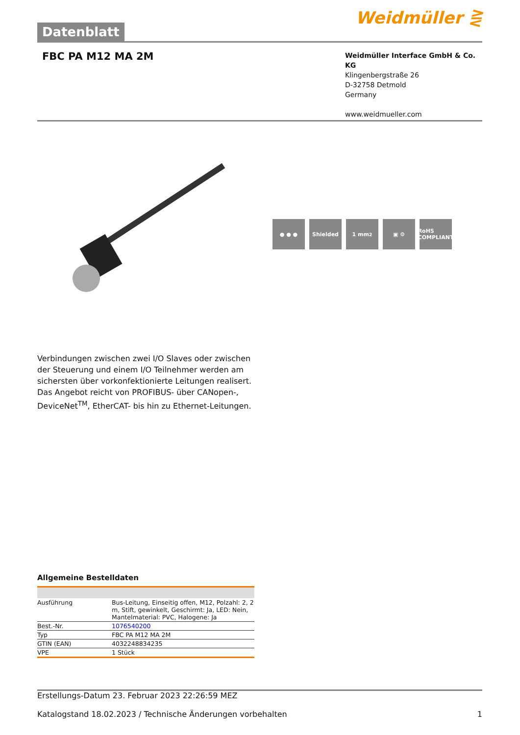Datenblatt
Weidmüller ⋛
FBC PA M12 MA 2M
Weidmüller Interface GmbH & Co. KG
Klingenbergstraße 26
D-32758 Detmold
Germany
www.weidmueller.com
● ● ● Shielded 1 mm<sup>2</sup> ▣ ⚙ RoHS COMPLIANT
Verbindungen zwischen zwei I/O Slaves oder zwischen der Steuerung und einem I/O Teilnehmer werden am sichersten über vorkonfektionierte Leitungen realisert. Das Angebot reicht von PROFIBUS- über CANopen-, DeviceNet<sup>TM</sup>, EtherCAT- bis hin zu Ethernet-Leitungen.
Allgemeine Bestelldaten
| Ausführung | Bus-Leitung, Einseitig offen, M12, Polzahl: 2, 2 m, Stift, gewinkelt, Geschirmt: Ja, LED: Nein, Mantelmaterial: PVC, Halogene: Ja |
| Best.-Nr. | 1076540200 |
| Typ | FBC PA M12 MA 2M |
| GTIN (EAN) | 4032248834235 |
| VPE | 1 Stück |
Erstellungs-Datum 23. Februar 2023 22:26:59 MEZ
Katalogstand 18.02.2023 / Technische Änderungen vorbehalten 1